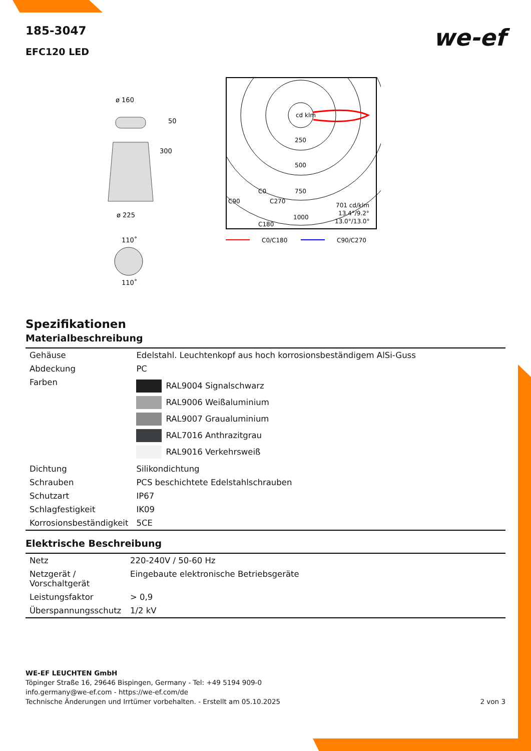we-ef
185-3047
EFC120 LED
ø 160
50
300
ø 225
110˚
110˚
cd klm
250
500
750
1000
C0
C90
C270
C180
701 cd/klm
13.4°/9.2°
13.0°/13.0°
C0/C180
C90/C270
Spezifikationen
Materialbeschreibung
| Gehäuse | Edelstahl. Leuchtenkopf aus hoch korrosionsbeständigem AlSi-Guss |
| Abdeckung | PC |
| Farben | RAL9004 Signalschwarz RAL9006 Weißaluminium RAL9007 Graualuminium RAL7016 Anthrazitgrau RAL9016 Verkehrsweiß |
| Dichtung | Silikondichtung |
| Schrauben | PCS beschichtete Edelstahlschrauben |
| Schutzart | IP67 |
| Schlagfestigkeit | IK09 |
| Korrosionsbeständigkeit | 5CE |
Elektrische Beschreibung
| Netz | 220-240V / 50-60 Hz |
| Netzgerät / Vorschaltgerät | Eingebaute elektronische Betriebsgeräte |
| Leistungsfaktor | > 0,9 |
| Überspannungsschutz | 1/2 kV |
WE-EF LEUCHTEN GmbH
Töpinger Straße 16, 29646 Bispingen, Germany - Tel: +49 5194 909-0
info.germany@we-ef.com - https://we-ef.com/de
Technische Änderungen und Irrtümer vorbehalten. - Erstellt am 05.10.2025 2 von 3